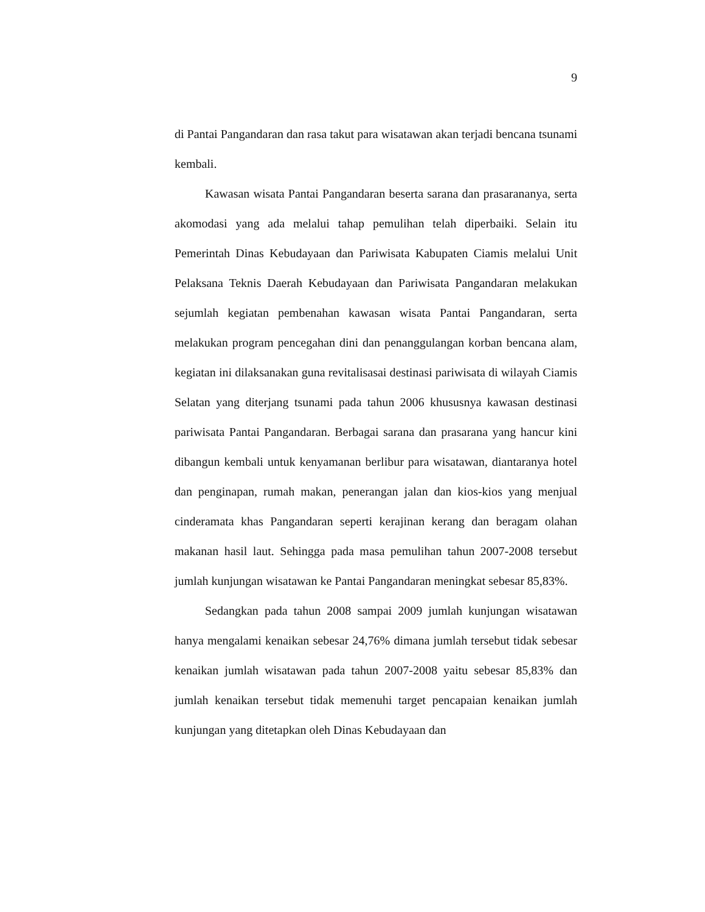9
di Pantai Pangandaran dan rasa takut para wisatawan akan terjadi bencana tsunami kembali.
Kawasan wisata Pantai Pangandaran beserta sarana dan prasarananya, serta akomodasi yang ada melalui tahap pemulihan telah diperbaiki. Selain itu Pemerintah Dinas Kebudayaan dan Pariwisata Kabupaten Ciamis melalui Unit Pelaksana Teknis Daerah Kebudayaan dan Pariwisata Pangandaran melakukan sejumlah kegiatan pembenahan kawasan wisata Pantai Pangandaran, serta melakukan program pencegahan dini dan penanggulangan korban bencana alam, kegiatan ini dilaksanakan guna revitalisasai destinasi pariwisata di wilayah Ciamis Selatan yang diterjang tsunami pada tahun 2006 khususnya kawasan destinasi pariwisata Pantai Pangandaran. Berbagai sarana dan prasarana yang hancur kini dibangun kembali untuk kenyamanan berlibur para wisatawan, diantaranya hotel dan penginapan, rumah makan, penerangan jalan dan kios-kios yang menjual cinderamata khas Pangandaran seperti kerajinan kerang dan beragam olahan makanan hasil laut. Sehingga pada masa pemulihan tahun 2007-2008 tersebut jumlah kunjungan wisatawan ke Pantai Pangandaran meningkat sebesar 85,83%.
Sedangkan pada tahun 2008 sampai 2009 jumlah kunjungan wisatawan hanya mengalami kenaikan sebesar 24,76% dimana jumlah tersebut tidak sebesar kenaikan jumlah wisatawan pada tahun 2007-2008 yaitu sebesar 85,83% dan jumlah kenaikan tersebut tidak memenuhi target pencapaian kenaikan jumlah kunjungan yang ditetapkan oleh Dinas Kebudayaan dan